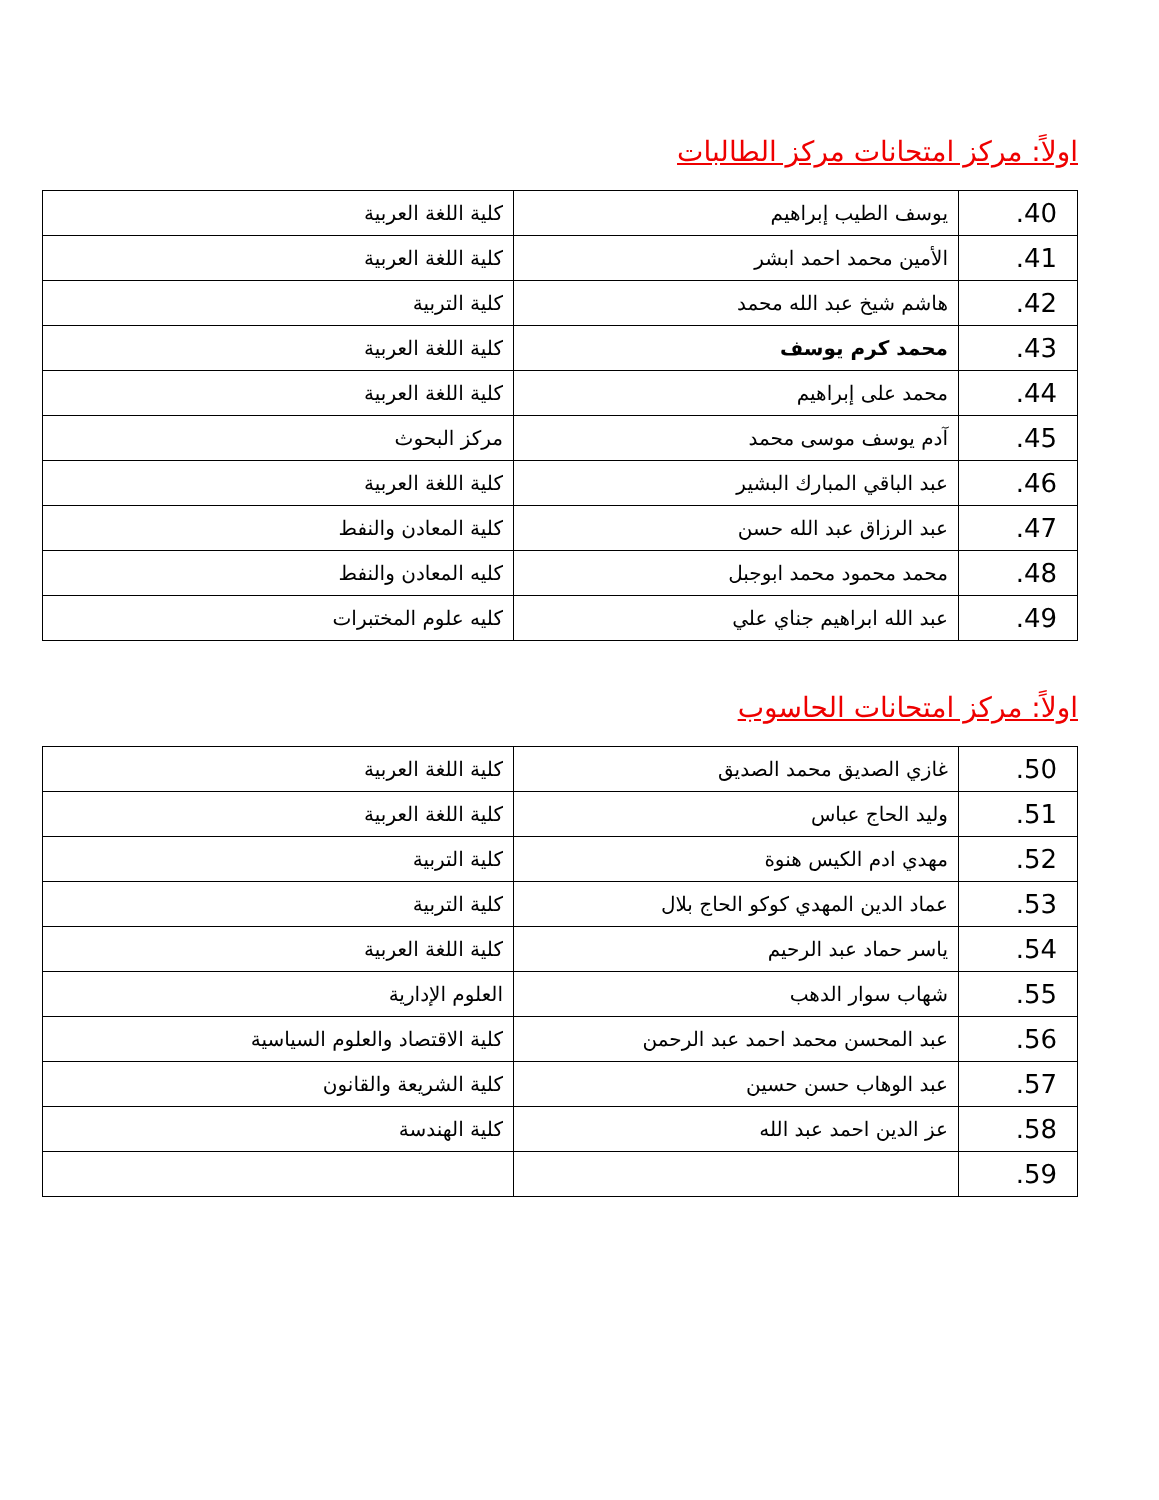اولاً: مركز امتحانات مركز الطالبات
| 40. | يوسف الطيب إبراهيم | كلية اللغة العربية |
| 41. | الأمين محمد احمد ابشر | كلية اللغة العربية |
| 42. | هاشم شيخ عبد الله محمد | كلية التربية |
| 43. | محمد كرم يوسف | كلية اللغة العربية |
| 44. | محمد على إبراهيم | كلية اللغة العربية |
| 45. | آدم يوسف موسى محمد | مركز البحوث |
| 46. | عبد الباقي المبارك البشير | كلية اللغة العربية |
| 47. | عبد الرزاق عبد الله حسن | كلية المعادن والنفط |
| 48. | محمد محمود محمد ابوجبل | كليه المعادن والنفط |
| 49. | عبد الله ابراهيم جناي علي | كليه علوم المختبرات |
اولاً: مركز امتحانات الحاسوب
| 50. | غازي الصديق محمد الصديق | كلية اللغة العربية |
| 51. | وليد الحاج عباس | كلية اللغة العربية |
| 52. | مهدي ادم الكيس هنوة | كلية التربية |
| 53. | عماد الدين المهدي كوكو الحاج بلال | كلية التربية |
| 54. | ياسر حماد عبد الرحيم | كلية اللغة العربية |
| 55. | شهاب سوار الدهب | العلوم الإدارية |
| 56. | عبد المحسن محمد احمد عبد الرحمن | كلية الاقتصاد والعلوم السياسية |
| 57. | عبد الوهاب حسن حسين | كلية الشريعة والقانون |
| 58. | عز الدين احمد عبد الله | كلية الهندسة |
| 59. | | |